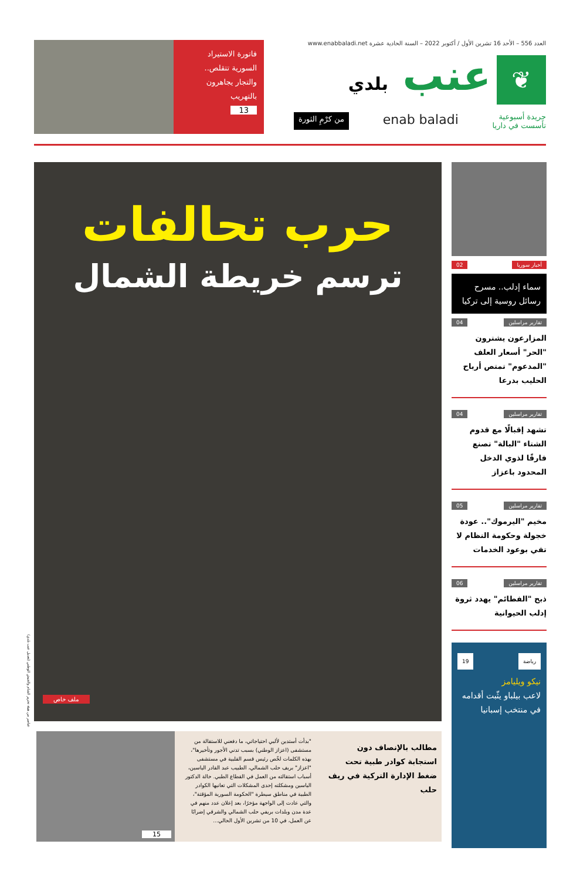العدد 556 – الأحد 16 تشرين الأول / أكتوبر 2022 – السنة الحادية عشرة www.enabbaladi.net
❦
عنب بلدي
جريدة أسبوعية
تأسست في داريا enab baladi من كرْمِ الثورة
فاتورة الاستيراد السورية تتقلص.. والتجار يجاهرون بالتهريب
13
أخبار سوريا 02
سماء إدلب.. مسرح رسائل روسية إلى تركيا
تقارير مراسلين 04
المزارعون يشترون "الحر" أسعار العلف "المدعوم" تمتص أرباح الحليب بدرعا
تقارير مراسلين 04
تشهد إقبالًا مع قدوم الشتاء "البالة" تصنع فارقًا لذوي الدخل المحدود باعزاز
تقارير مراسلين 05
مخيم "اليرموك".. عودة خجولة وحكومة النظام لا تفي بوعود الخدمات
تقارير مراسلين 06
ذبح "الفطائم" يهدد ثروة إدلب الحيوانية
رياضة 19
نيكو ويليامز
لاعب بيلباو يثّبت أقدامه في منتخب إسبانيا
حرب تحالفات
ترسم خريطة الشمال
ملف خاص
عناصر من هيئة تحرير الشام والجيش الوطني (تعديل عنب بلدي)
مطالب بالإنصاف دون استجابة كوادر طبية تحت ضغط الإدارة التركية في ريف حلب
"بدأت أستدين لألبي احتياجاتي، ما دفعني للاستقالة من مستشفى (اعزاز الوطني) بسبب تدني الأجور وتأخيرها"، بهذه الكلمات لخّص رئيس قسم القلبية في مستشفى "اعزاز" بريف حلب الشمالي، الطبيب عبد القادر الياسين، أسباب استقالته من العمل في القطاع الطبي. حالة الدكتور الياسين ومشكلته إحدى المشكلات التي تعانيها الكوادر الطبية في مناطق سيطرة "الحكومة السورية المؤقتة"، والتي عادت إلى الواجهة مؤخرًا، بعد إعلان عدد منهم في عدة مدن وبلدات بريفي حلب الشمالي والشرقي إضرابًا عن العمل، في 10 من تشرين الأول الحالي...
15